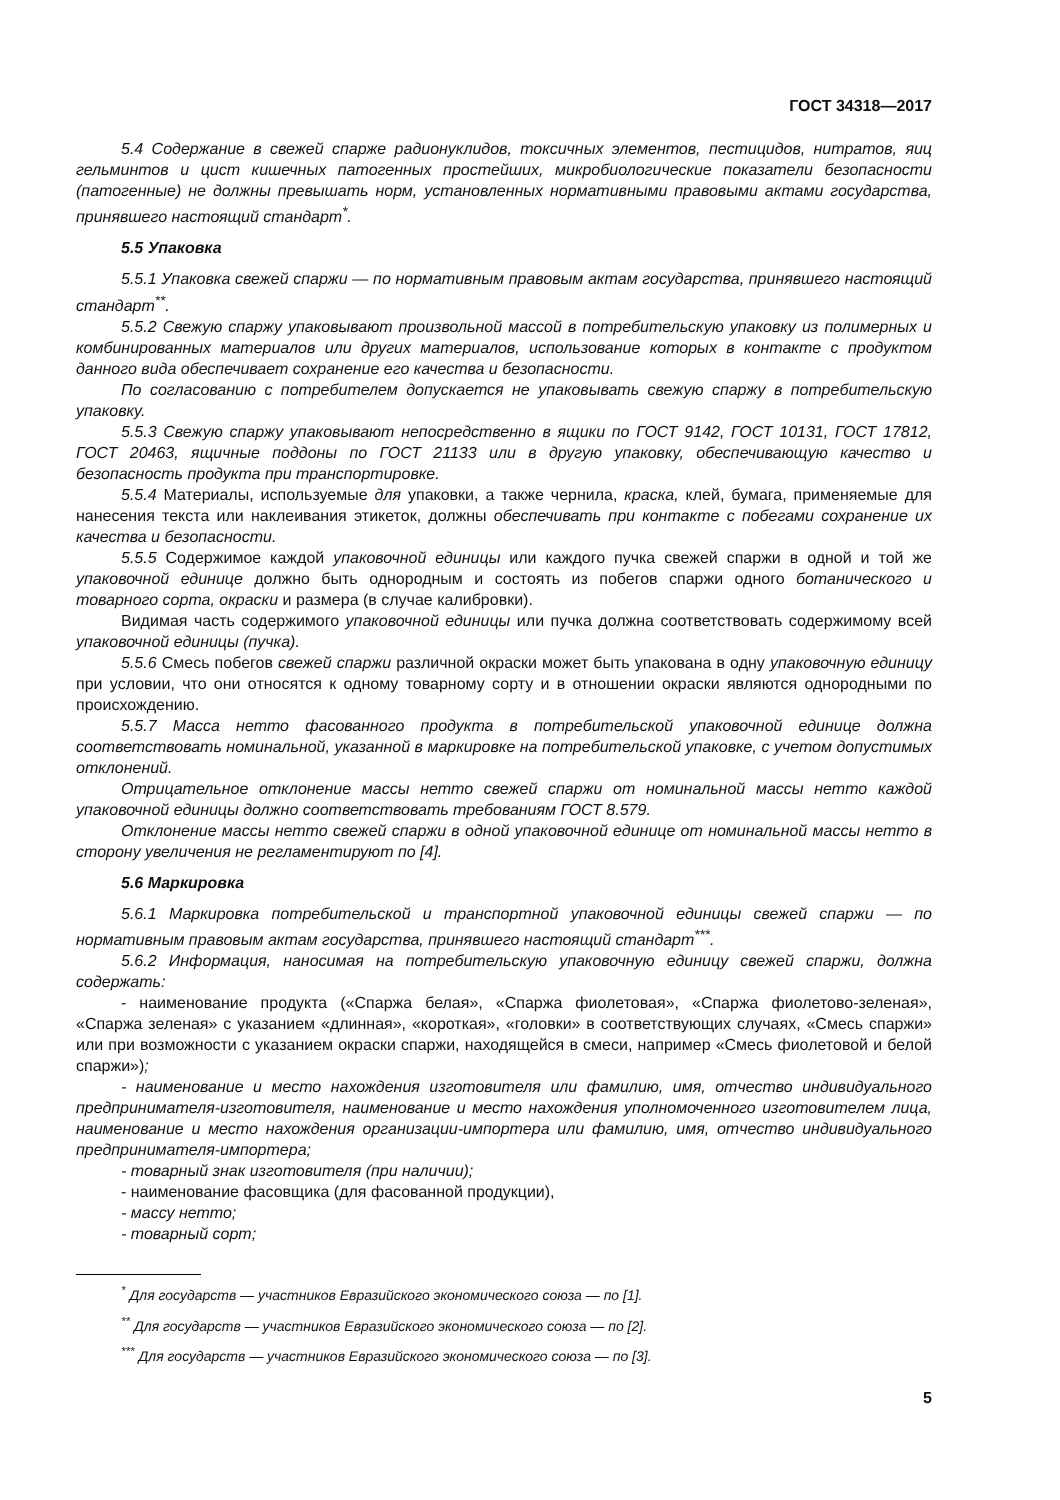ГОСТ 34318—2017
5.4 Содержание в свежей спаржe радионуклидов, токсичных элементов, пестицидов, нитратов, яиц гельминтов и цист кишечных патогенных простейших, микробиологические показатели безопасности (патогенные) не должны превышать норм, установленных нормативными правовыми актами государства, принявшего настоящий стандарт<sup>*</sup>.
5.5 Упаковка
5.5.1 Упаковка свежей спаржи — по нормативным правовым актам государства, принявшего настоящий стандарт<sup>**</sup>.
5.5.2 Свежую спаржу упаковывают произвольной массой в потребительскую упаковку из полимерных и комбинированных материалов или других материалов, использование которых в контакте с продуктом данного вида обеспечивает сохранение его качества и безопасности.
По согласованию с потребителем допускается не упаковывать свежую спаржу в потребительскую упаковку.
5.5.3 Свежую спаржу упаковывают непосредственно в ящики по ГОСТ 9142, ГОСТ 10131, ГОСТ 17812, ГОСТ 20463, ящичные поддоны по ГОСТ 21133 или в другую упаковку, обеспечивающую качество и безопасность продукта при транспортировке.
5.5.4 Материалы, используемые для упаковки, а также чернила, краска, клей, бумага, применяемые для нанесения текста или наклеивания этикеток, должны обеспечивать при контакте с побегами сохранение их качества и безопасности.
5.5.5 Содержимое каждой упаковочной единицы или каждого пучка свежей спаржи в одной и той же упаковочной единице должно быть однородным и состоять из побегов спаржи одного ботанического и товарного сорта, окраски и размера (в случае калибровки).
Видимая часть содержимого упаковочной единицы или пучка должна соответствовать содержимому всей упаковочной единицы (пучка).
5.5.6 Смесь побегов свежей спаржи различной окраски может быть упакована в одну упаковочную единицу при условии, что они относятся к одному товарному сорту и в отношении окраски являются однородными по происхождению.
5.5.7 Масса нетто фасованного продукта в потребительской упаковочной единице должна соответствовать номинальной, указанной в маркировке на потребительской упаковке, с учетом допустимых отклонений.
Отрицательное отклонение массы нетто свежей спаржи от номинальной массы нетто каждой упаковочной единицы должно соответствовать требованиям ГОСТ 8.579.
Отклонение массы нетто свежей спаржи в одной упаковочной единице от номинальной массы нетто в сторону увеличения не регламентируют по [4].
5.6 Маркировка
5.6.1 Маркировка потребительской и транспортной упаковочной единицы свежей спаржи — по нормативным правовым актам государства, принявшего настоящий стандарт<sup>***</sup>.
5.6.2 Информация, наносимая на потребительскую упаковочную единицу свежей спаржи, должна содержать:
- наименование продукта («Спаржа белая», «Спаржа фиолетовая», «Спаржа фиолетово-зеленая», «Спаржа зеленая» с указанием «длинная», «короткая», «головки» в соответствующих случаях, «Смесь спаржи» или при возможности с указанием окраски спаржи, находящейся в смеси, например «Смесь фиолетовой и белой спаржи»);
- наименование и место нахождения изготовителя или фамилию, имя, отчество индивидуального предпринимателя-изготовителя, наименование и место нахождения уполномоченного изготовителем лица, наименование и место нахождения организации-импортера или фамилию, имя, отчество индивидуального предпринимателя-импортера;
- товарный знак изготовителя (при наличии);
- наименование фасовщика (для фасованной продукции),
- массу нетто;
- товарный сорт;
<sup>*</sup> Для государств — участников Евразийского экономического союза — по [1].
<sup>**</sup> Для государств — участников Евразийского экономического союза — по [2].
<sup>***</sup> Для государств — участников Евразийского экономического союза — по [3].
5